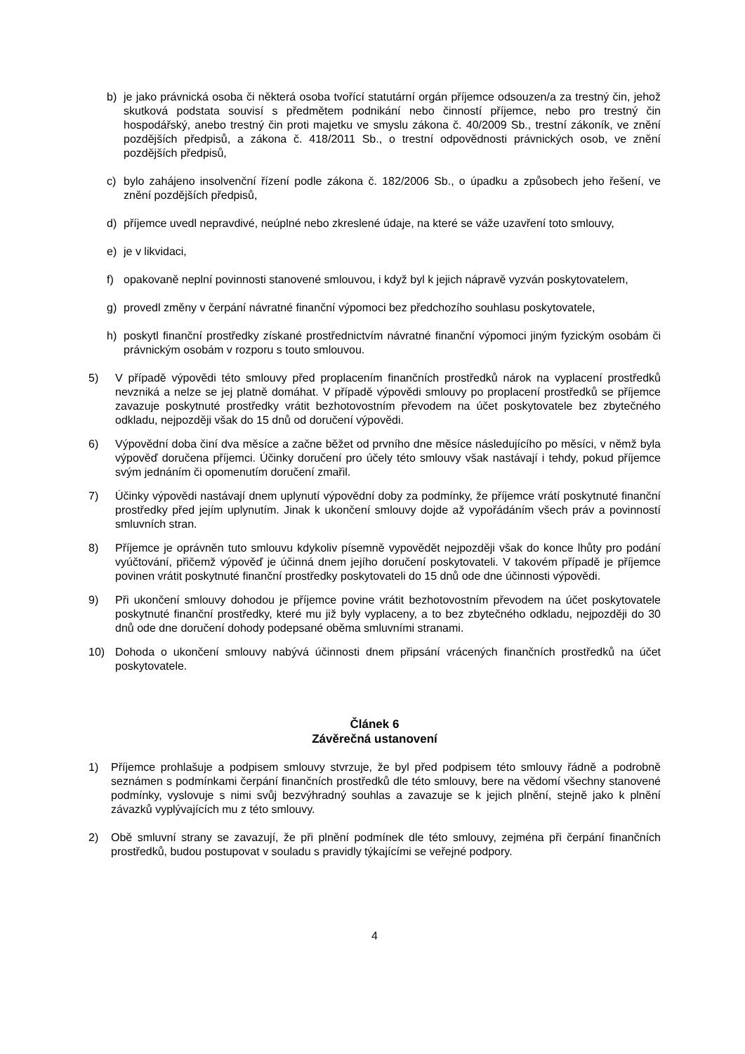b) je jako právnická osoba či některá osoba tvořící statutární orgán příjemce odsouzen/a za trestný čin, jehož skutková podstata souvisí s předmětem podnikání nebo činností příjemce, nebo pro trestný čin hospodářský, anebo trestný čin proti majetku ve smyslu zákona č. 40/2009 Sb., trestní zákoník, ve znění pozdějších předpisů, a zákona č. 418/2011 Sb., o trestní odpovědnosti právnických osob, ve znění pozdějších předpisů,
c) bylo zahájeno insolvenční řízení podle zákona č. 182/2006 Sb., o úpadku a způsobech jeho řešení, ve znění pozdějších předpisů,
d) příjemce uvedl nepravdivé, neúplné nebo zkreslené údaje, na které se váže uzavření toto smlouvy,
e) je v likvidaci,
f) opakovaně neplní povinnosti stanovené smlouvou, i když byl k jejich nápravě vyzván poskytovatelem,
g) provedl změny v čerpání návratné finanční výpomoci bez předchozího souhlasu poskytovatele,
h) poskytl finanční prostředky získané prostřednictvím návratné finanční výpomoci jiným fyzickým osobám či právnickým osobám v rozporu s touto smlouvou.
5) V případě výpovědi této smlouvy před proplacením finančních prostředků nárok na vyplacení prostředků nevzniká a nelze se jej platně domáhat. V případě výpovědi smlouvy po proplacení prostředků se příjemce zavazuje poskytnuté prostředky vrátit bezhotovostním převodem na účet poskytovatele bez zbytečného odkladu, nejpozději však do 15 dnů od doručení výpovědi.
6) Výpovědní doba činí dva měsíce a začne běžet od prvního dne měsíce následujícího po měsíci, v němž byla výpověď doručena příjemci. Účinky doručení pro účely této smlouvy však nastávají i tehdy, pokud příjemce svým jednáním či opomenutím doručení zmařil.
7) Účinky výpovědi nastávají dnem uplynutí výpovědní doby za podmínky, že příjemce vrátí poskytnuté finanční prostředky před jejím uplynutím. Jinak k ukončení smlouvy dojde až vypořádáním všech práv a povinností smluvních stran.
8) Příjemce je oprávněn tuto smlouvu kdykoliv písemně vypovědět nejpozději však do konce lhůty pro podání vyúčtování, přičemž výpověď je účinná dnem jejího doručení poskytovateli. V takovém případě je příjemce povinen vrátit poskytnuté finanční prostředky poskytovateli do 15 dnů ode dne účinnosti výpovědi.
9) Při ukončení smlouvy dohodou je příjemce povine vrátit bezhotovostním převodem na účet poskytovatele poskytnuté finanční prostředky, které mu již byly vyplaceny, a to bez zbytečného odkladu, nejpozději do 30 dnů ode dne doručení dohody podepsané oběma smluvními stranami.
10) Dohoda o ukončení smlouvy nabývá účinnosti dnem připsání vrácených finančních prostředků na účet poskytovatele.
Článek 6
Závěrečná ustanovení
1) Příjemce prohlašuje a podpisem smlouvy stvrzuje, že byl před podpisem této smlouvy řádně a podrobně seznámen s podmínkami čerpání finančních prostředků dle této smlouvy, bere na vědomí všechny stanovené podmínky, vyslovuje s nimi svůj bezvýhradný souhlas a zavazuje se k jejich plnění, stejně jako k plnění závazků vyplývajících mu z této smlouvy.
2) Obě smluvní strany se zavazují, že při plnění podmínek dle této smlouvy, zejména při čerpání finančních prostředků, budou postupovat v souladu s pravidly týkajícími se veřejné podpory.
4